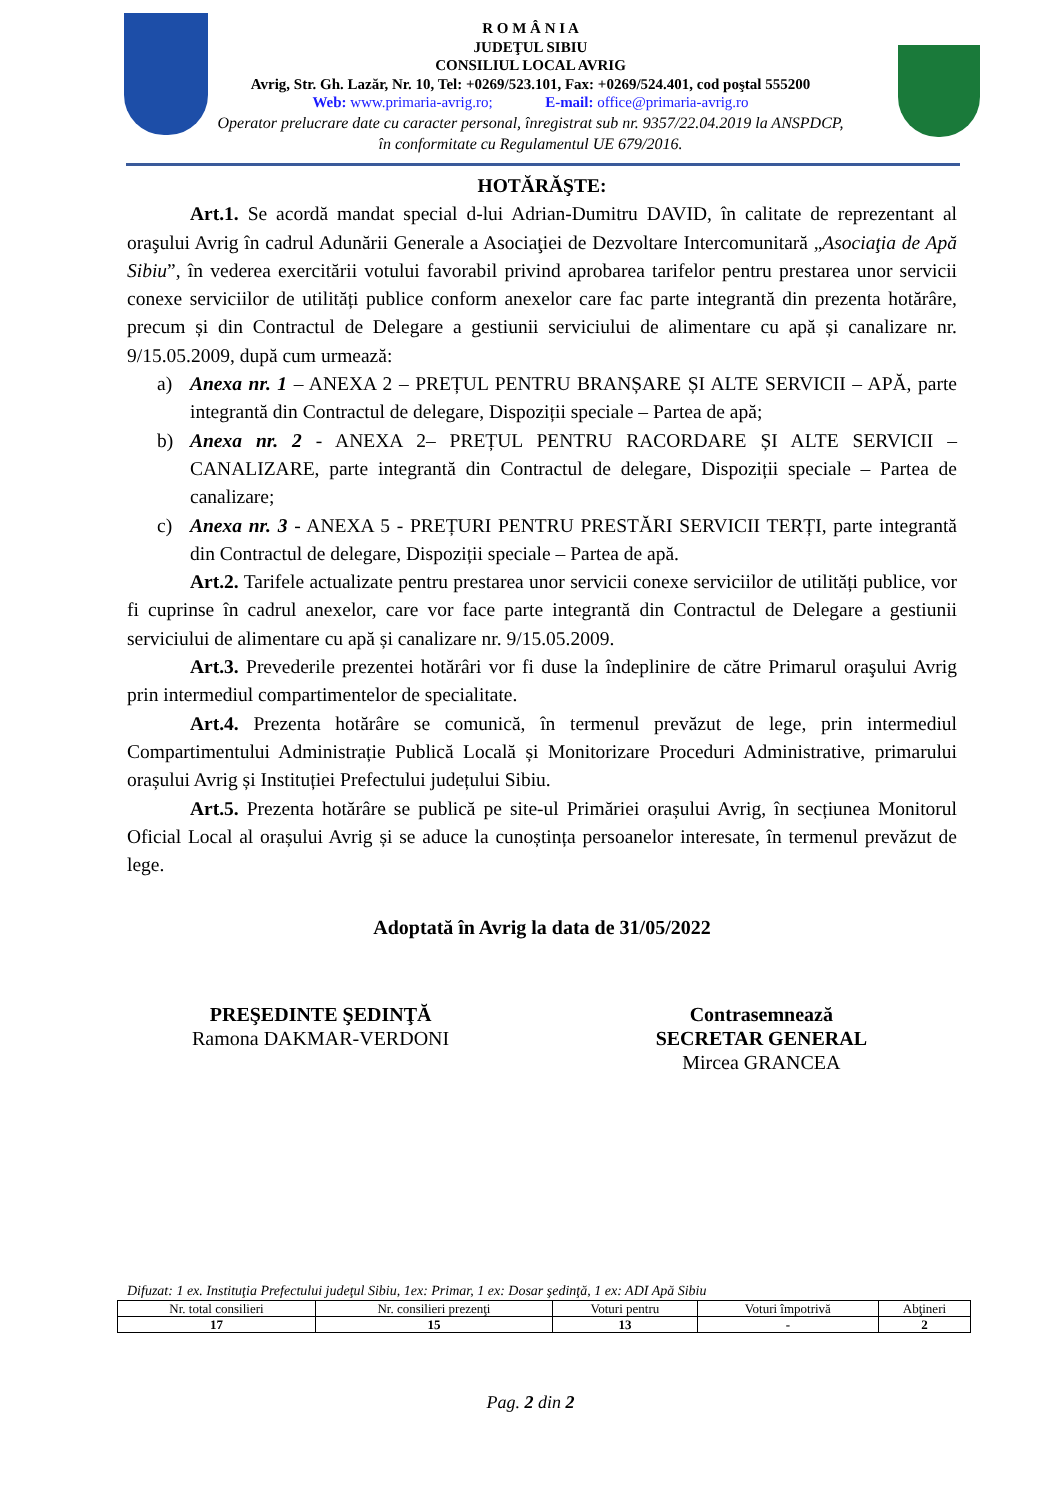R O M Â N I A
JUDEŢUL SIBIU
CONSILIUL LOCAL AVRIG
Avrig, Str. Gh. Lazăr, Nr. 10, Tel: +0269/523.101, Fax: +0269/524.401, cod poştal 555200
Web: www.primaria-avrig.ro; E-mail: office@primaria-avrig.ro
Operator prelucrare date cu caracter personal, înregistrat sub nr. 9357/22.04.2019 la ANSPDCP,
în conformitate cu Regulamentul UE 679/2016.
HOTĂRĂŞTE:
Art.1. Se acordă mandat special d-lui Adrian-Dumitru DAVID, în calitate de reprezentant al oraşului Avrig în cadrul Adunării Generale a Asociaţiei de Dezvoltare Intercomunitară „Asociaţia de Apă Sibiu”, în vederea exercitării votului favorabil privind aprobarea tarifelor pentru prestarea unor servicii conexe serviciilor de utilități publice conform anexelor care fac parte integrantă din prezenta hotărâre, precum și din Contractul de Delegare a gestiunii serviciului de alimentare cu apă și canalizare nr. 9/15.05.2009, după cum urmează:
a) Anexa nr. 1 – ANEXA 2 – PREȚUL PENTRU BRANȘARE ȘI ALTE SERVICII – APĂ, parte integrantă din Contractul de delegare, Dispoziții speciale – Partea de apă;
b) Anexa nr. 2 - ANEXA 2– PREȚUL PENTRU RACORDARE ȘI ALTE SERVICII – CANALIZARE, parte integrantă din Contractul de delegare, Dispoziții speciale – Partea de canalizare;
c) Anexa nr. 3 - ANEXA 5 - PREȚURI PENTRU PRESTĂRI SERVICII TERȚI, parte integrantă din Contractul de delegare, Dispoziții speciale – Partea de apă.
Art.2. Tarifele actualizate pentru prestarea unor servicii conexe serviciilor de utilități publice, vor fi cuprinse în cadrul anexelor, care vor face parte integrantă din Contractul de Delegare a gestiunii serviciului de alimentare cu apă și canalizare nr. 9/15.05.2009.
Art.3. Prevederile prezentei hotărâri vor fi duse la îndeplinire de către Primarul oraşului Avrig prin intermediul compartimentelor de specialitate.
Art.4. Prezenta hotărâre se comunică, în termenul prevăzut de lege, prin intermediul Compartimentului Administrație Publică Locală și Monitorizare Proceduri Administrative, primarului orașului Avrig și Instituției Prefectului județului Sibiu.
Art.5. Prezenta hotărâre se publică pe site-ul Primăriei orașului Avrig, în secțiunea Monitorul Oficial Local al orașului Avrig și se aduce la cunoștința persoanelor interesate, în termenul prevăzut de lege.
Adoptată în Avrig la data de 31/05/2022
PREŞEDINTE ŞEDINŢĂ
Ramona DAKMAR-VERDONI
Contrasemnează
SECRETAR GENERAL
Mircea GRANCEA
Difuzat: 1 ex. Instituţia Prefectului judeţul Sibiu, 1ex: Primar, 1 ex: Dosar şedinţă, 1 ex: ADI Apă Sibiu
| Nr. total consilieri | Nr. consilieri prezenţi | Voturi pentru | Voturi împotrivă | Abţineri |
| 17 | 15 | 13 | - | 2 |
Pag. 2 din 2